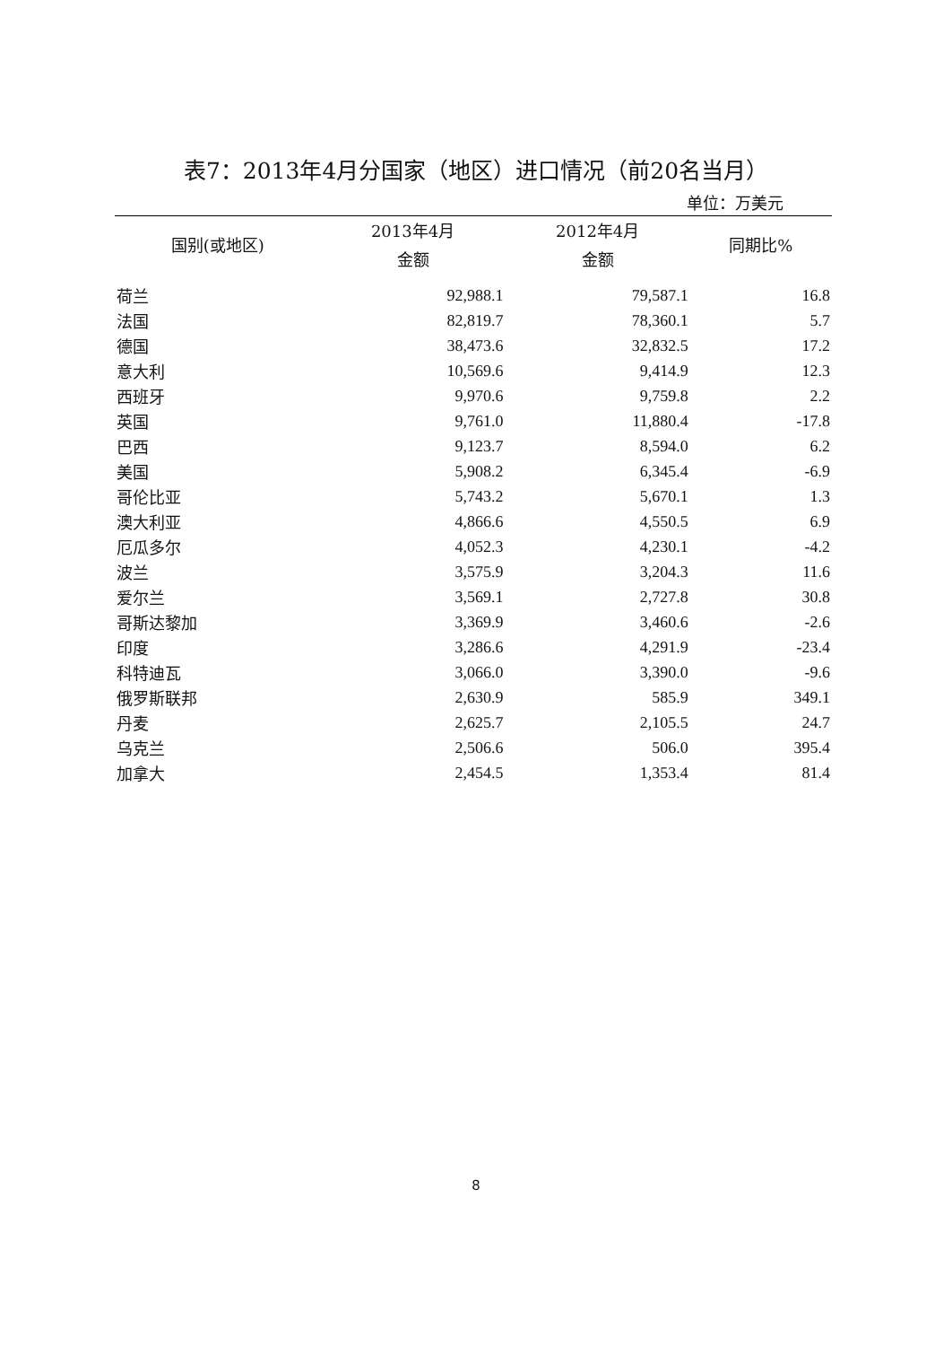表7：2013年4月分国家（地区）进口情况（前20名当月）
单位：万美元
| 国别(或地区) | 2013年4月 金额 | 2012年4月 金额 | 同期比% |
| --- | --- | --- | --- |
| 荷兰 | 92,988.1 | 79,587.1 | 16.8 |
| 法国 | 82,819.7 | 78,360.1 | 5.7 |
| 德国 | 38,473.6 | 32,832.5 | 17.2 |
| 意大利 | 10,569.6 | 9,414.9 | 12.3 |
| 西班牙 | 9,970.6 | 9,759.8 | 2.2 |
| 英国 | 9,761.0 | 11,880.4 | -17.8 |
| 巴西 | 9,123.7 | 8,594.0 | 6.2 |
| 美国 | 5,908.2 | 6,345.4 | -6.9 |
| 哥伦比亚 | 5,743.2 | 5,670.1 | 1.3 |
| 澳大利亚 | 4,866.6 | 4,550.5 | 6.9 |
| 厄瓜多尔 | 4,052.3 | 4,230.1 | -4.2 |
| 波兰 | 3,575.9 | 3,204.3 | 11.6 |
| 爱尔兰 | 3,569.1 | 2,727.8 | 30.8 |
| 哥斯达黎加 | 3,369.9 | 3,460.6 | -2.6 |
| 印度 | 3,286.6 | 4,291.9 | -23.4 |
| 科特迪瓦 | 3,066.0 | 3,390.0 | -9.6 |
| 俄罗斯联邦 | 2,630.9 | 585.9 | 349.1 |
| 丹麦 | 2,625.7 | 2,105.5 | 24.7 |
| 乌克兰 | 2,506.6 | 506.0 | 395.4 |
| 加拿大 | 2,454.5 | 1,353.4 | 81.4 |
8